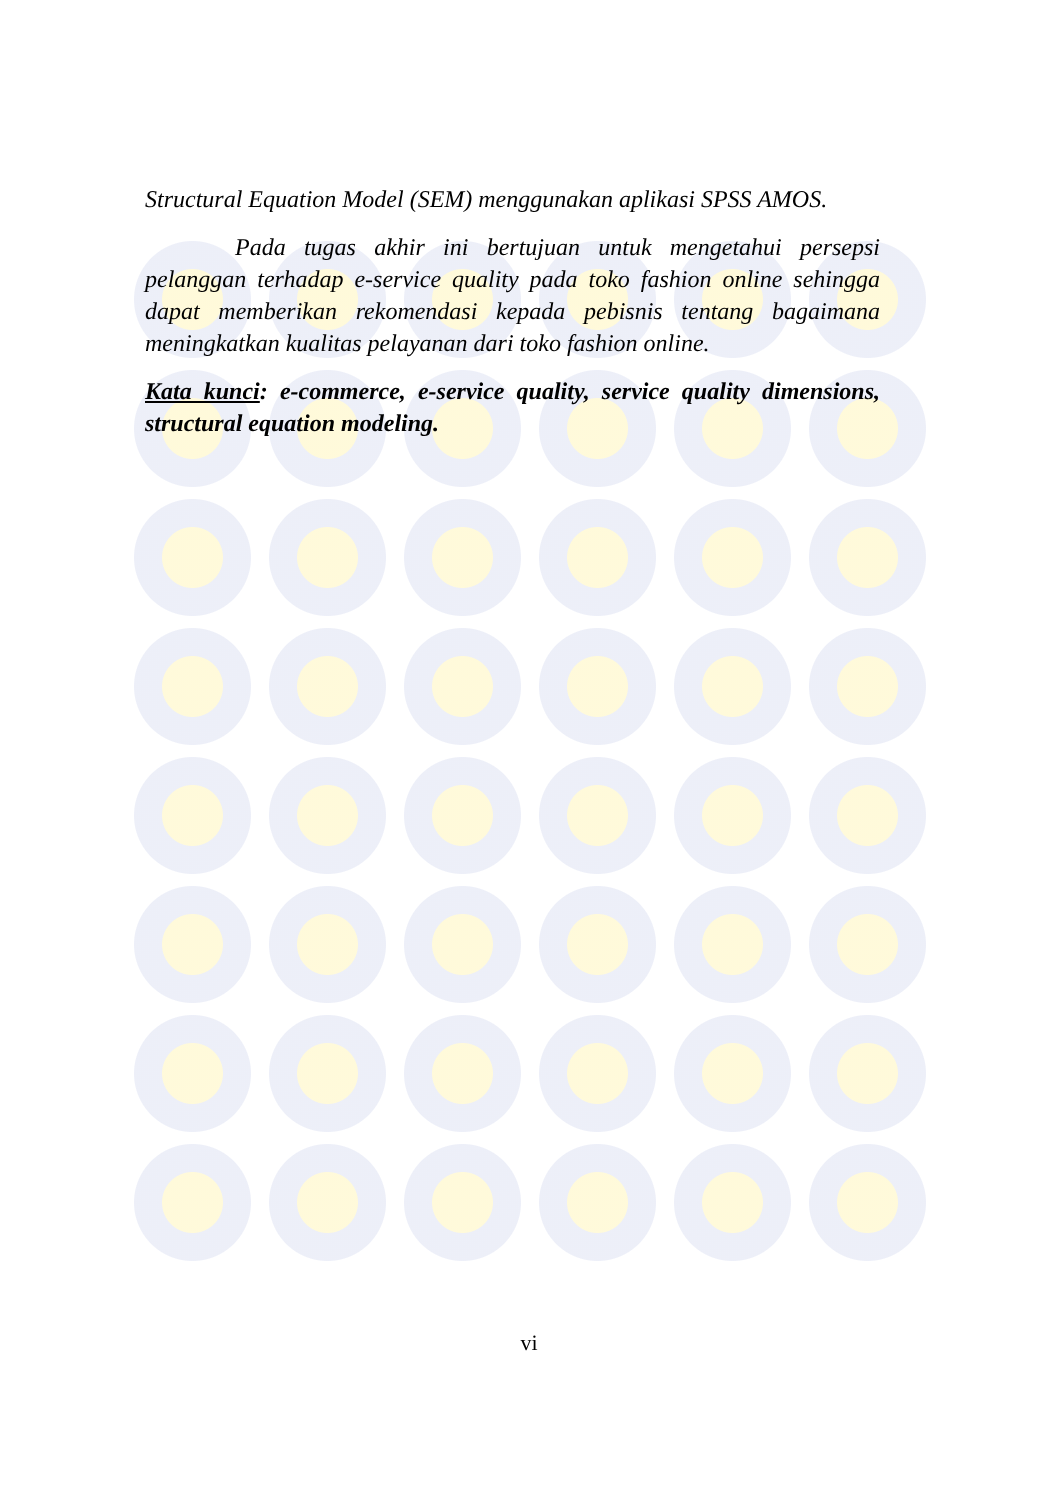Structural Equation Model (SEM) menggunakan aplikasi SPSS AMOS.
Pada tugas akhir ini bertujuan untuk mengetahui persepsi pelanggan terhadap e-service quality pada toko fashion online sehingga dapat memberikan rekomendasi kepada pebisnis tentang bagaimana meningkatkan kualitas pelayanan dari toko fashion online.
Kata kunci: e-commerce, e-service quality, service quality dimensions, structural equation modeling.
vi